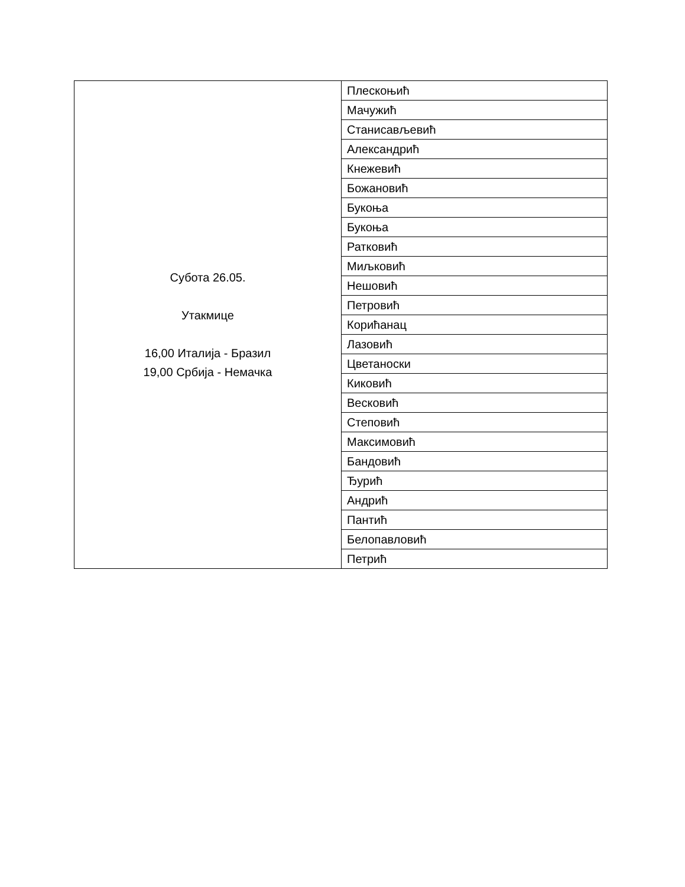| Субота 26.05. Утакмице 16,00 Италија - Бразил 19,00 Србија - Немачка | Плескоњић |
| | Мачужић |
| | Станисављевић |
| | Александрић |
| | Кнежевић |
| | Божановић |
| | Букоња |
| | Букоња |
| | Ратковић |
| | Миљковић |
| | Нешовић |
| | Петровић |
| | Корићанац |
| | Лазовић |
| | Цветаноски |
| | Киковић |
| | Весковић |
| | Степовић |
| | Максимовић |
| | Бандовић |
| | Ђурић |
| | Андрић |
| | Пантић |
| | Белопавловић |
| | Петрић |